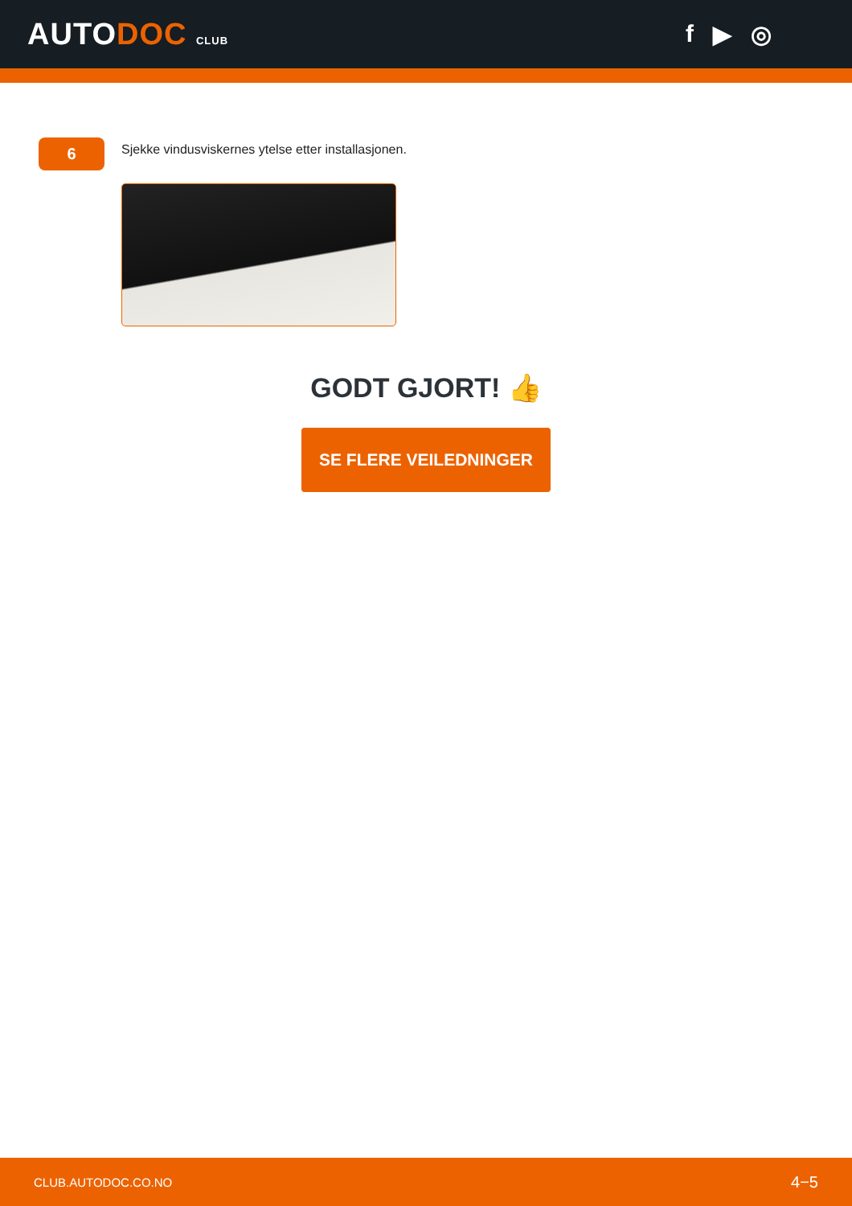AUTODOC CLUB
f ▶ ◎
6
Sjekke vindusviskernes ytelse etter installasjonen.
GODT GJORT! 👍
SE FLERE VEILEDNINGER
CLUB.AUTODOC.CO.NO 4−5